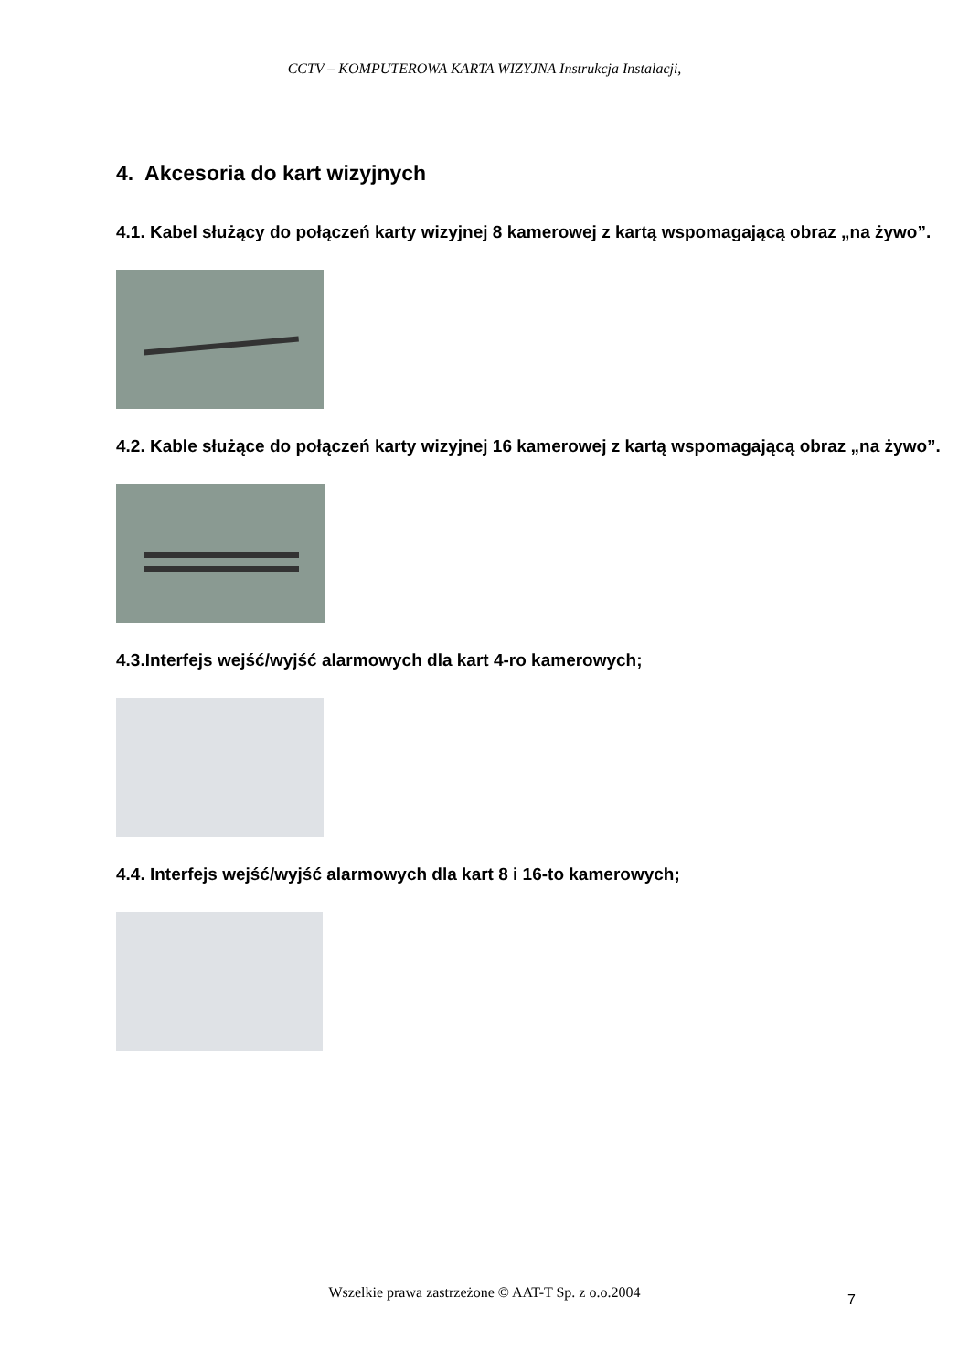CCTV – KOMPUTEROWA KARTA WIZYJNA Instrukcja Instalacji,
4. Akcesoria do kart wizyjnych
4.1. Kabel służący do połączeń karty wizyjnej 8 kamerowej z kartą wspomagającą obraz „na żywo”.
4.2. Kable służące do połączeń karty wizyjnej 16 kamerowej z kartą wspomagającą obraz „na żywo”.
4.3.Interfejs wejść/wyjść alarmowych dla kart 4-ro kamerowych;
4.4. Interfejs wejść/wyjść alarmowych dla kart 8 i 16-to kamerowych;
Wszelkie prawa zastrzeżone © AAT-T Sp. z o.o.2004 7